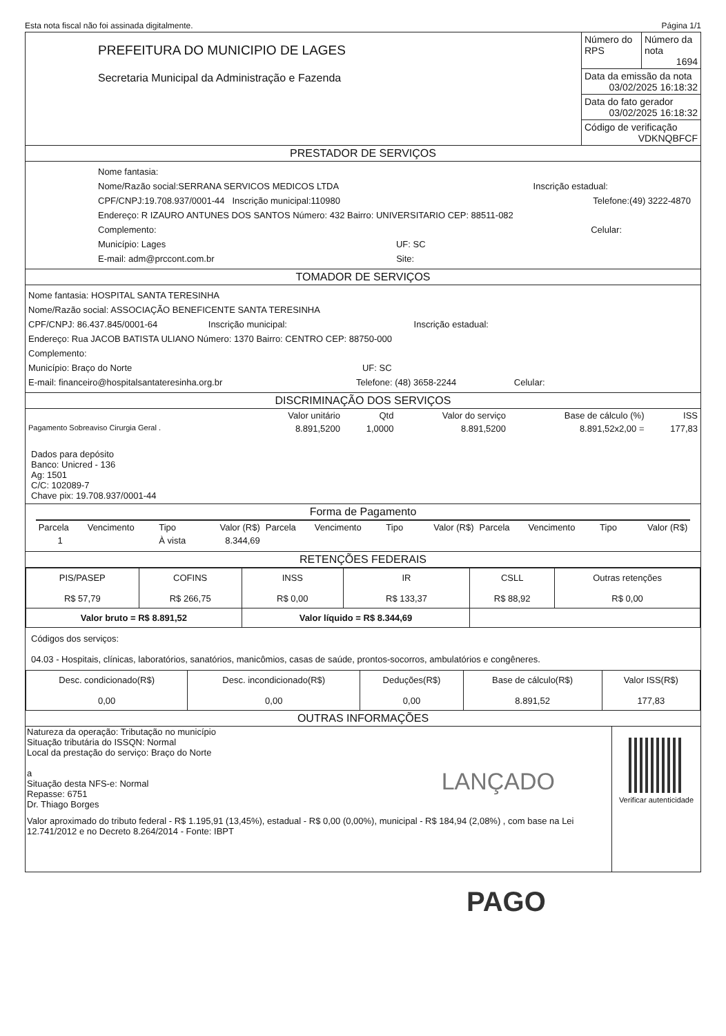Esta nota fiscal não foi assinada digitalmente. Página 1/1
| PREFEITURA DO MUNICIPIO DE LAGES Secretaria Municipal da Administração e Fazenda | Número do RPS | Número da nota 1694 |
| | Data da emissão da nota 03/02/2025 16:18:32 | |
| | Data do fato gerador 03/02/2025 16:18:32 | |
| | Código de verificação VDKNQBFCF | |
PRESTADOR DE SERVIÇOS
Nome fantasia:
Nome/Razão social:SERRANA SERVICOS MEDICOS LTDA Inscrição estadual:
CPF/CNPJ:19.708.937/0001-44 Inscrição municipal:110980 Telefone:(49) 3222-4870
Endereço: R IZAURO ANTUNES DOS SANTOS Número: 432 Bairro: UNIVERSITARIO CEP: 88511-082
Complemento: Celular:
Município: Lages UF: SC
E-mail: adm@prccont.com.br Site:
TOMADOR DE SERVIÇOS
Nome fantasia: HOSPITAL SANTA TERESINHA
Nome/Razão social: ASSOCIAÇÃO BENEFICENTE SANTA TERESINHA
CPF/CNPJ: 86.437.845/0001-64 Inscrição municipal: Inscrição estadual:
Endereço: Rua JACOB BATISTA ULIANO Número: 1370 Bairro: CENTRO CEP: 88750-000
Complemento:
Município: Braço do Norte UF: SC
E-mail: financeiro@hospitalsantateresinha.org.br Telefone: (48) 3658-2244 Celular:
DISCRIMINAÇÃO DOS SERVIÇOS
| | Valor unitário | Qtd | Valor do serviço | Base de cálculo (%) | ISS |
| Pagamento Sobreaviso Cirurgia Geral . | 8.891,5200 | 1,0000 | 8.891,5200 | 8.891,52x2,00 = | 177,83 |
Dados para depósito
Banco: Unicred - 136
Ag: 1501
C/C: 102089-7
Chave pix: 19.708.937/0001-44
Forma de Pagamento
| Parcela | Vencimento | Tipo | Valor (R$) | Parcela | Vencimento | Tipo | Valor (R$) | Parcela | Vencimento | Tipo | Valor (R$) |
| 1 | | À vista | 8.344,69 | | | | | | | | |
RETENÇÕES FEDERAIS
| PIS/PASEP R$ 57,79 | COFINS R$ 266,75 | INSS R$ 0,00 | IR R$ 133,37 | CSLL R$ 88,92 | Outras retenções R$ 0,00 |
| Valor bruto = R$ 8.891,52 | | Valor líquido = R$ 8.344,69 | | | |
Códigos dos serviços:
04.03 - Hospitais, clínicas, laboratórios, sanatórios, manicômios, casas de saúde, prontos-socorros, ambulatórios e congêneres.
| Desc. condicionado(R$) 0,00 | Desc. incondicionado(R$) 0,00 | Deduções(R$) 0,00 | Base de cálculo(R$) 8.891,52 | Valor ISS(R$) 177,83 |
OUTRAS INFORMAÇÕES
| Natureza da operação: Tributação no município Situação tributária do ISSQN: Normal Local da prestação do serviço: Braço do Norte a Situação desta NFS-e: Normal Repasse: 6751 Dr. Thiago Borges LANÇADO Valor aproximado do tributo federal - R$ 1.195,91 (13,45%), estadual - R$ 0,00 (0,00%), municipal - R$ 184,94 (2,08%) , com base na Lei 12.741/2012 e no Decreto 8.264/2014 - Fonte: IBPT | Verificar autenticidade |
PAGO